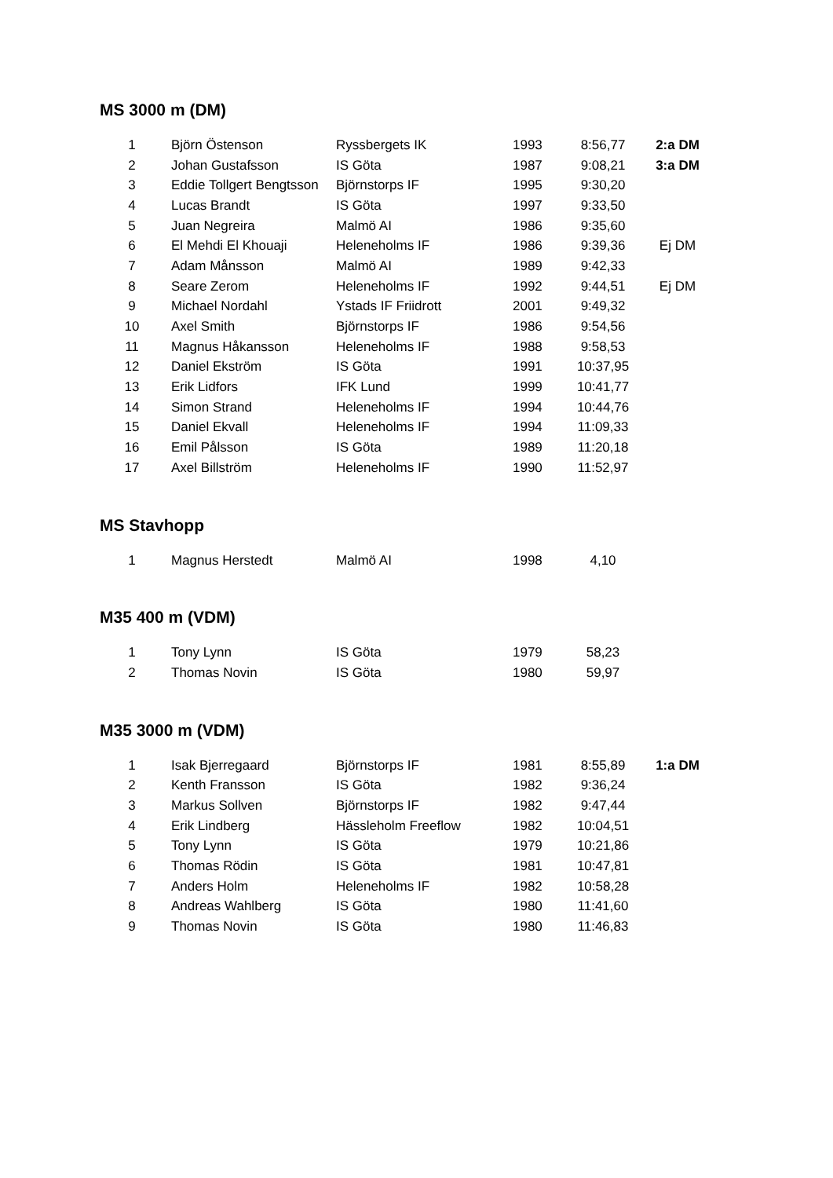MS 3000 m (DM)
| 1 | Björn Östenson | Ryssbergets IK | 1993 | 8:56,77 | 2:a DM |
| 2 | Johan Gustafsson | IS Göta | 1987 | 9:08,21 | 3:a DM |
| 3 | Eddie Tollgert Bengtsson | Björnstorps IF | 1995 | 9:30,20 | |
| 4 | Lucas Brandt | IS Göta | 1997 | 9:33,50 | |
| 5 | Juan Negreira | Malmö AI | 1986 | 9:35,60 | |
| 6 | El Mehdi El Khouaji | Heleneholms IF | 1986 | 9:39,36 | Ej DM |
| 7 | Adam Månsson | Malmö AI | 1989 | 9:42,33 | |
| 8 | Seare Zerom | Heleneholms IF | 1992 | 9:44,51 | Ej DM |
| 9 | Michael Nordahl | Ystads IF Friidrott | 2001 | 9:49,32 | |
| 10 | Axel Smith | Björnstorps IF | 1986 | 9:54,56 | |
| 11 | Magnus Håkansson | Heleneholms IF | 1988 | 9:58,53 | |
| 12 | Daniel Ekström | IS Göta | 1991 | 10:37,95 | |
| 13 | Erik Lidfors | IFK Lund | 1999 | 10:41,77 | |
| 14 | Simon Strand | Heleneholms IF | 1994 | 10:44,76 | |
| 15 | Daniel Ekvall | Heleneholms IF | 1994 | 11:09,33 | |
| 16 | Emil Pålsson | IS Göta | 1989 | 11:20,18 | |
| 17 | Axel Billström | Heleneholms IF | 1990 | 11:52,97 | |
MS Stavhopp
| 1 | Magnus Herstedt | Malmö AI | 1998 | 4,10 | |
M35 400 m (VDM)
| 1 | Tony Lynn | IS Göta | 1979 | 58,23 | |
| 2 | Thomas Novin | IS Göta | 1980 | 59,97 | |
M35 3000 m (VDM)
| 1 | Isak Bjerregaard | Björnstorps IF | 1981 | 8:55,89 | 1:a DM |
| 2 | Kenth Fransson | IS Göta | 1982 | 9:36,24 | |
| 3 | Markus Sollven | Björnstorps IF | 1982 | 9:47,44 | |
| 4 | Erik Lindberg | Hässleholm Freeflow | 1982 | 10:04,51 | |
| 5 | Tony Lynn | IS Göta | 1979 | 10:21,86 | |
| 6 | Thomas Rödin | IS Göta | 1981 | 10:47,81 | |
| 7 | Anders Holm | Heleneholms IF | 1982 | 10:58,28 | |
| 8 | Andreas Wahlberg | IS Göta | 1980 | 11:41,60 | |
| 9 | Thomas Novin | IS Göta | 1980 | 11:46,83 | |